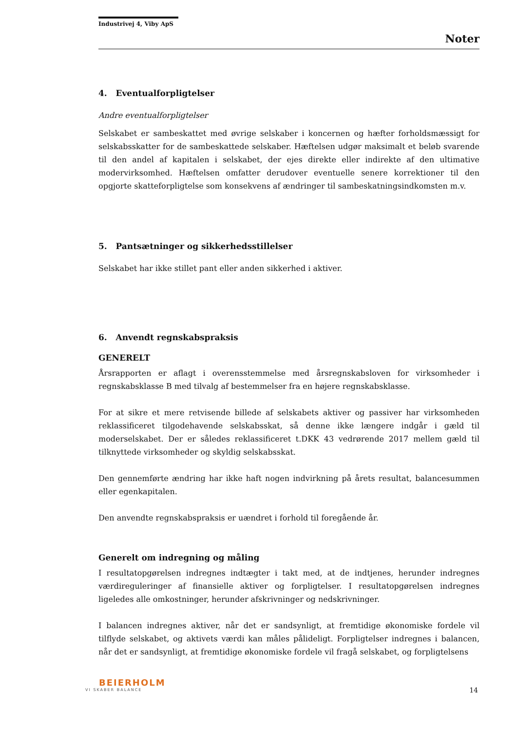Industrivej 4, Viby ApS
Noter
4. Eventualforpligtelser
Andre eventualforpligtelser
Selskabet er sambeskattet med øvrige selskaber i koncernen og hæfter forholdsmæssigt for selskabsskatter for de sambeskattede selskaber. Hæftelsen udgør maksimalt et beløb svarende til den andel af kapitalen i selskabet, der ejes direkte eller indirekte af den ultimative modervirksomhed. Hæftelsen omfatter derudover eventuelle senere korrektioner til den opgjorte skatteforpligtelse som konsekvens af ændringer til sambeskatningsindkomsten m.v.
5. Pantsætninger og sikkerhedsstillelser
Selskabet har ikke stillet pant eller anden sikkerhed i aktiver.
6. Anvendt regnskabspraksis
GENERELT
Årsrapporten er aflagt i overensstemmelse med årsregnskabsloven for virksomheder i regnskabsklasse B med tilvalg af bestemmelser fra en højere regnskabsklasse.
For at sikre et mere retvisende billede af selskabets aktiver og passiver har virksomheden reklassificeret tilgodehavende selskabsskat, så denne ikke længere indgår i gæld til moderselskabet. Der er således reklassificeret t.DKK 43 vedrørende 2017 mellem gæld til tilknyttede virksomheder og skyldig selskabsskat.
Den gennemførte ændring har ikke haft nogen indvirkning på årets resultat, balancesummen eller egenkapitalen.
Den anvendte regnskabspraksis er uændret i forhold til foregående år.
Generelt om indregning og måling
I resultatopgørelsen indregnes indtægter i takt med, at de indtjenes, herunder indregnes værdireguleringer af finansielle aktiver og forpligtelser. I resultatopgørelsen indregnes ligeledes alle omkostninger, herunder afskrivninger og nedskrivninger.
I balancen indregnes aktiver, når det er sandsynligt, at fremtidige økonomiske fordele vil tilflyde selskabet, og aktivets værdi kan måles pålideligt. Forpligtelser indregnes i balancen, når det er sandsynligt, at fremtidige økonomiske fordele vil fragå selskabet, og forpligtelsens
BEIERHOLM
VI SKABER BALANCE
14